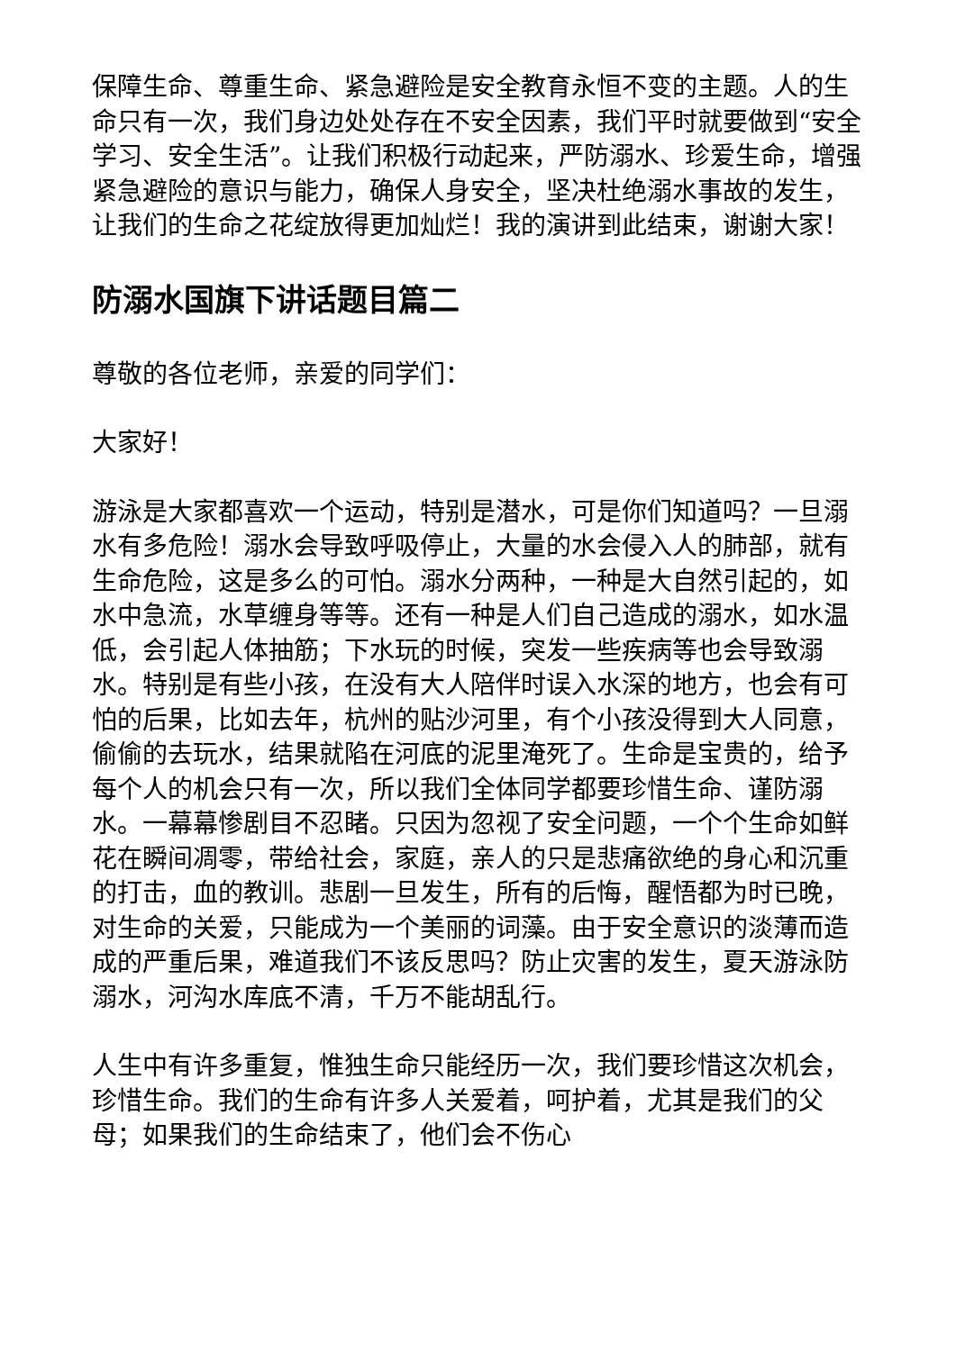保障生命、尊重生命、紧急避险是安全教育永恒不变的主题。人的生命只有一次，我们身边处处存在不安全因素，我们平时就要做到“安全学习、安全生活”。让我们积极行动起来，严防溺水、珍爱生命，增强紧急避险的意识与能力，确保人身安全，坚决杜绝溺水事故的发生，让我们的生命之花绽放得更加灿烂！我的演讲到此结束，谢谢大家！
防溺水国旗下讲话题目篇二
尊敬的各位老师，亲爱的同学们：
大家好！
游泳是大家都喜欢一个运动，特别是潜水，可是你们知道吗？一旦溺水有多危险！溺水会导致呼吸停止，大量的水会侵入人的肺部，就有生命危险，这是多么的可怕。溺水分两种，一种是大自然引起的，如水中急流，水草缠身等等。还有一种是人们自己造成的溺水，如水温低，会引起人体抽筋；下水玩的时候，突发一些疾病等也会导致溺水。特别是有些小孩，在没有大人陪伴时误入水深的地方，也会有可怕的后果，比如去年，杭州的贴沙河里，有个小孩没得到大人同意，偷偷的去玩水，结果就陷在河底的泥里淹死了。生命是宝贵的，给予每个人的机会只有一次，所以我们全体同学都要珍惜生命、谨防溺水。一幕幕惨剧目不忍睹。只因为忽视了安全问题，一个个生命如鲜花在瞬间凋零，带给社会，家庭，亲人的只是悲痛欲绝的身心和沉重的打击，血的教训。悲剧一旦发生，所有的后悔，醒悟都为时已晚，对生命的关爱，只能成为一个美丽的词藻。由于安全意识的淡薄而造成的严重后果，难道我们不该反思吗？防止灾害的发生，夏天游泳防溺水，河沟水库底不清，千万不能胡乱行。
人生中有许多重复，惟独生命只能经历一次，我们要珍惜这次机会，珍惜生命。我们的生命有许多人关爱着，呵护着，尤其是我们的父母；如果我们的生命结束了，他们会不伤心